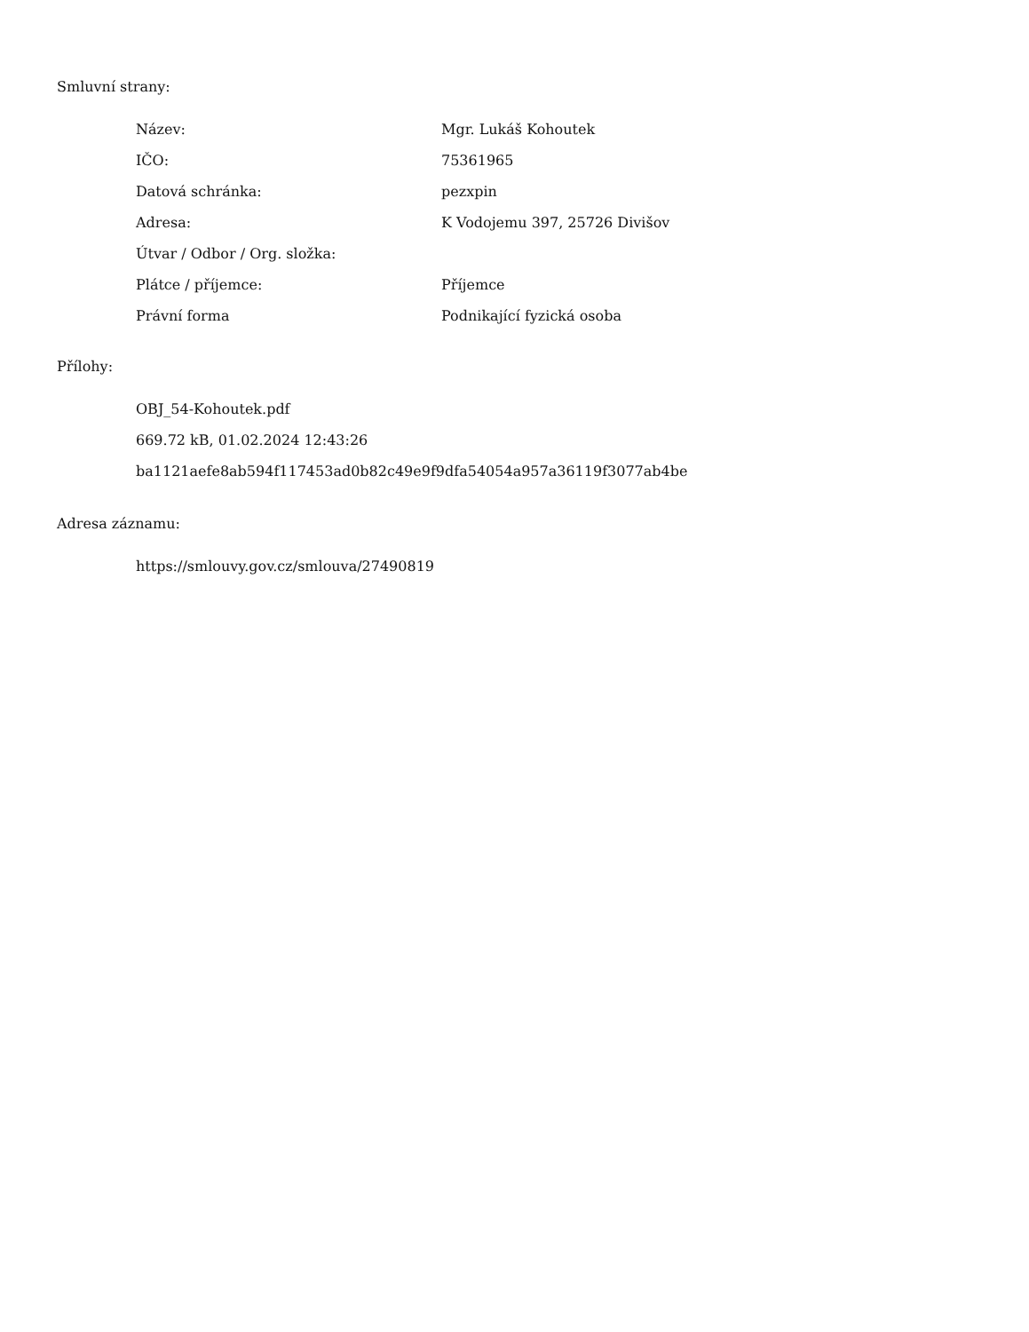Smluvní strany:
| Název: | Mgr. Lukáš Kohoutek |
| IČO: | 75361965 |
| Datová schránka: | pezxpin |
| Adresa: | K Vodojemu 397, 25726 Divišov |
| Útvar / Odbor / Org. složka: | |
| Plátce / příjemce: | Příjemce |
| Právní forma | Podnikající fyzická osoba |
Přílohy:
OBJ_54-Kohoutek.pdf
669.72 kB, 01.02.2024 12:43:26
ba1121aefe8ab594f117453ad0b82c49e9f9dfa54054a957a36119f3077ab4be
Adresa záznamu:
https://smlouvy.gov.cz/smlouva/27490819